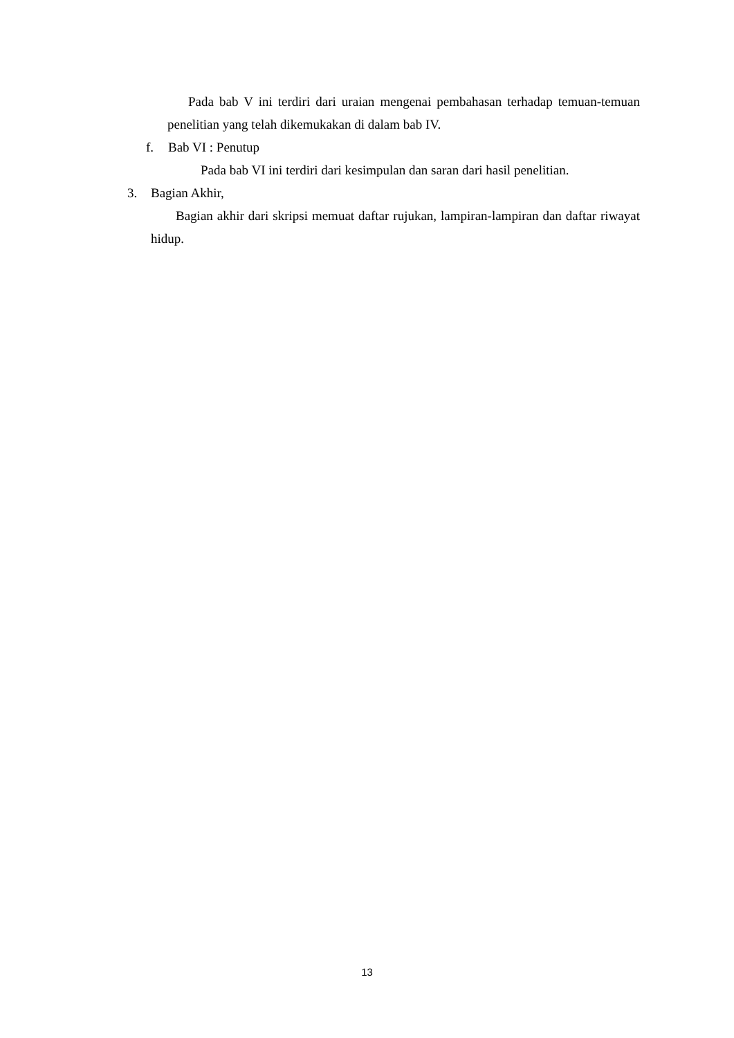Pada bab V ini terdiri dari uraian mengenai pembahasan terhadap temuan-temuan penelitian yang telah dikemukakan di dalam bab IV.
f. Bab VI : Penutup
Pada bab VI ini terdiri dari kesimpulan dan saran dari hasil penelitian.
3. Bagian Akhir,
Bagian akhir dari skripsi memuat daftar rujukan, lampiran-lampiran dan daftar riwayat hidup.
13